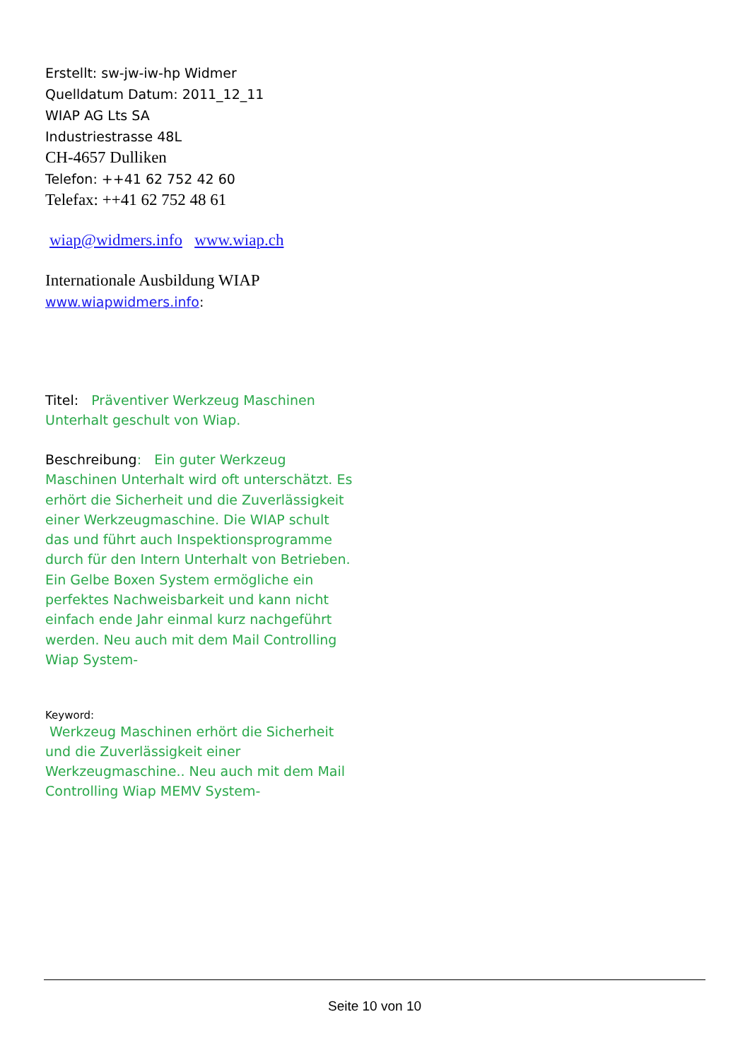Erstellt: sw-jw-iw-hp Widmer
Quelldatum Datum: 2011_12_11
WIAP AG Lts SA
Industriestrasse 48L
CH-4657 Dulliken
Telefon: ++41 62 752 42 60
Telefax: ++41 62 752 48 61
wiap@widmers.info www.wiap.ch
Internationale Ausbildung WIAP
www.wiapwidmers.info:
Titel: Präventiver Werkzeug Maschinen Unterhalt geschult von Wiap.
Beschreibung: Ein guter Werkzeug Maschinen Unterhalt wird oft unterschätzt. Es erhört die Sicherheit und die Zuverlässigkeit einer Werkzeugmaschine. Die WIAP schult das und führt auch Inspektionsprogramme durch für den Intern Unterhalt von Betrieben. Ein Gelbe Boxen System ermögliche ein perfektes Nachweisbarkeit und kann nicht einfach ende Jahr einmal kurz nachgeführt werden. Neu auch mit dem Mail Controlling Wiap System-
Keyword:
Werkzeug Maschinen erhört die Sicherheit und die Zuverlässigkeit einer Werkzeugmaschine.. Neu auch mit dem Mail Controlling Wiap MEMV System-
Seite 10 von 10